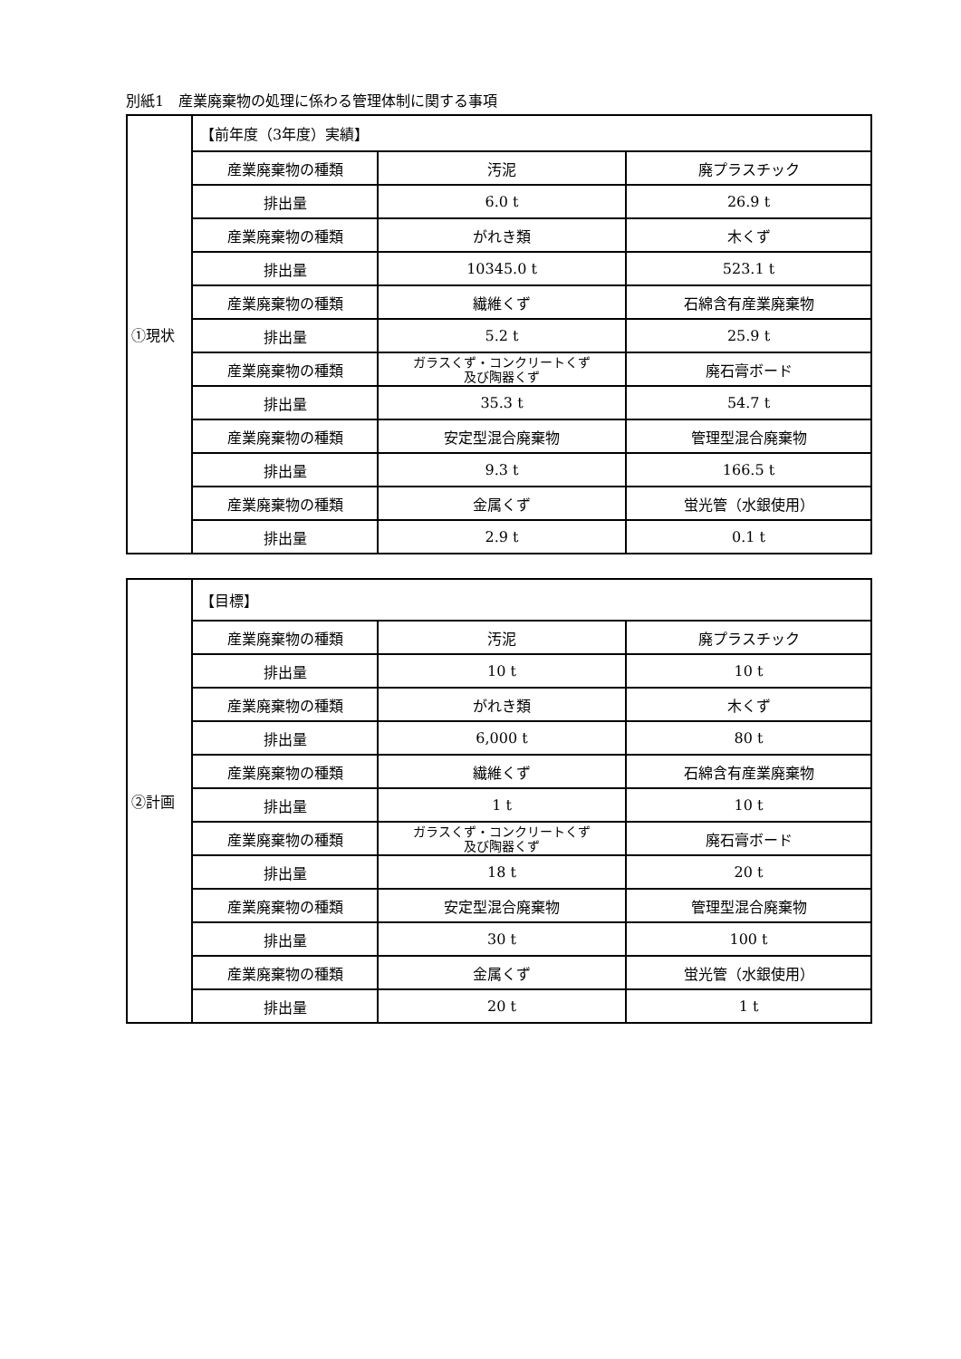別紙1　産業廃棄物の処理に係わる管理体制に関する事項
| ①現状 | 【前年度（3年度）実績】 | | |
| | 産業廃棄物の種類 | 汚泥 | 廃プラスチック |
| | 排出量 | 6.0 t | 26.9 t |
| | 産業廃棄物の種類 | がれき類 | 木くず |
| | 排出量 | 10345.0 t | 523.1 t |
| | 産業廃棄物の種類 | 繊維くず | 石綿含有産業廃棄物 |
| | 排出量 | 5.2 t | 25.9 t |
| | 産業廃棄物の種類 | ガラスくず・コンクリートくず 及び陶器くず | 廃石膏ボード |
| | 排出量 | 35.3 t | 54.7 t |
| | 産業廃棄物の種類 | 安定型混合廃棄物 | 管理型混合廃棄物 |
| | 排出量 | 9.3 t | 166.5 t |
| | 産業廃棄物の種類 | 金属くず | 蛍光管（水銀使用） |
| | 排出量 | 2.9 t | 0.1 t |
| ②計画 | 【目標】 | | |
| | 産業廃棄物の種類 | 汚泥 | 廃プラスチック |
| | 排出量 | 10 t | 10 t |
| | 産業廃棄物の種類 | がれき類 | 木くず |
| | 排出量 | 6,000 t | 80 t |
| | 産業廃棄物の種類 | 繊維くず | 石綿含有産業廃棄物 |
| | 排出量 | 1 t | 10 t |
| | 産業廃棄物の種類 | ガラスくず・コンクリートくず 及び陶器くず | 廃石膏ボード |
| | 排出量 | 18 t | 20 t |
| | 産業廃棄物の種類 | 安定型混合廃棄物 | 管理型混合廃棄物 |
| | 排出量 | 30 t | 100 t |
| | 産業廃棄物の種類 | 金属くず | 蛍光管（水銀使用） |
| | 排出量 | 20 t | 1 t |